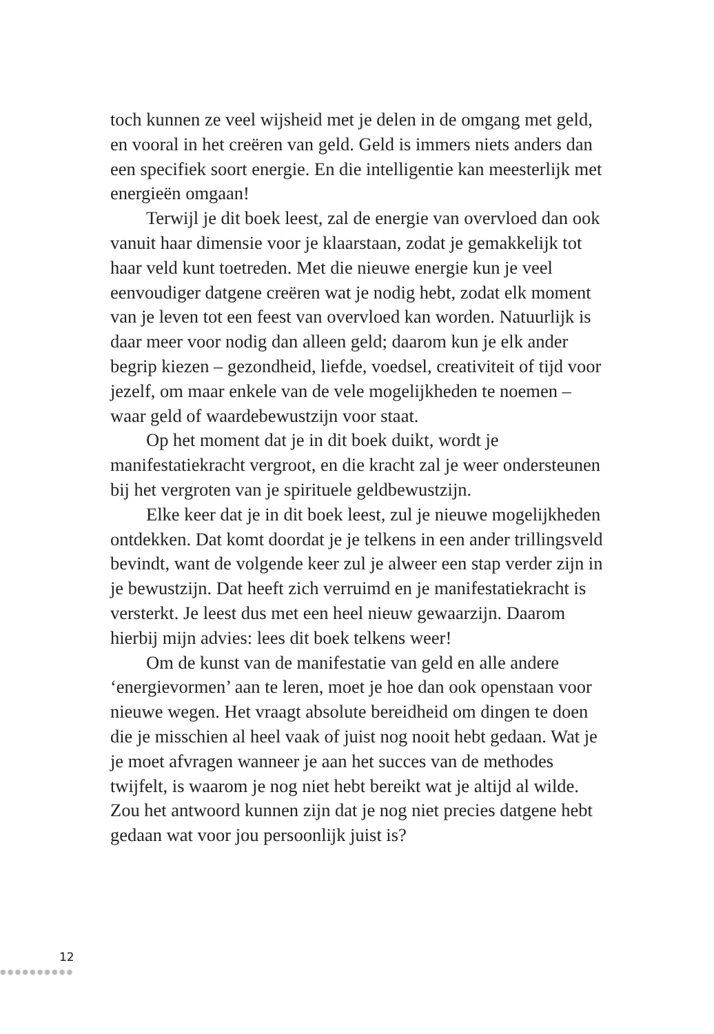toch kunnen ze veel wijsheid met je delen in de omgang met geld, en vooral in het creëren van geld. Geld is immers niets anders dan een specifiek soort energie. En die intelligentie kan meesterlijk met energieën omgaan!
Terwijl je dit boek leest, zal de energie van overvloed dan ook vanuit haar dimensie voor je klaarstaan, zodat je gemakkelijk tot haar veld kunt toetreden. Met die nieuwe energie kun je veel eenvoudiger datgene creëren wat je nodig hebt, zodat elk moment van je leven tot een feest van overvloed kan worden. Natuurlijk is daar meer voor nodig dan alleen geld; daarom kun je elk ander begrip kiezen – gezondheid, liefde, voedsel, creativiteit of tijd voor jezelf, om maar enkele van de vele mogelijkheden te noemen – waar geld of waardebewustzijn voor staat.
Op het moment dat je in dit boek duikt, wordt je manifestatiekracht vergroot, en die kracht zal je weer ondersteunen bij het vergroten van je spirituele geldbewustzijn.
Elke keer dat je in dit boek leest, zul je nieuwe mogelijkheden ontdekken. Dat komt doordat je je telkens in een ander trillingsveld bevindt, want de volgende keer zul je alweer een stap verder zijn in je bewustzijn. Dat heeft zich verruimd en je manifestatiekracht is versterkt. Je leest dus met een heel nieuw gewaarzijn. Daarom hierbij mijn advies: lees dit boek telkens weer!
Om de kunst van de manifestatie van geld en alle andere ‘energievormen’ aan te leren, moet je hoe dan ook openstaan voor nieuwe wegen. Het vraagt absolute bereidheid om dingen te doen die je misschien al heel vaak of juist nog nooit hebt gedaan. Wat je je moet afvragen wanneer je aan het succes van de methodes twijfelt, is waarom je nog niet hebt bereikt wat je altijd al wilde. Zou het antwoord kunnen zijn dat je nog niet precies datgene hebt gedaan wat voor jou persoonlijk juist is?
12
●●●●●●●●●●